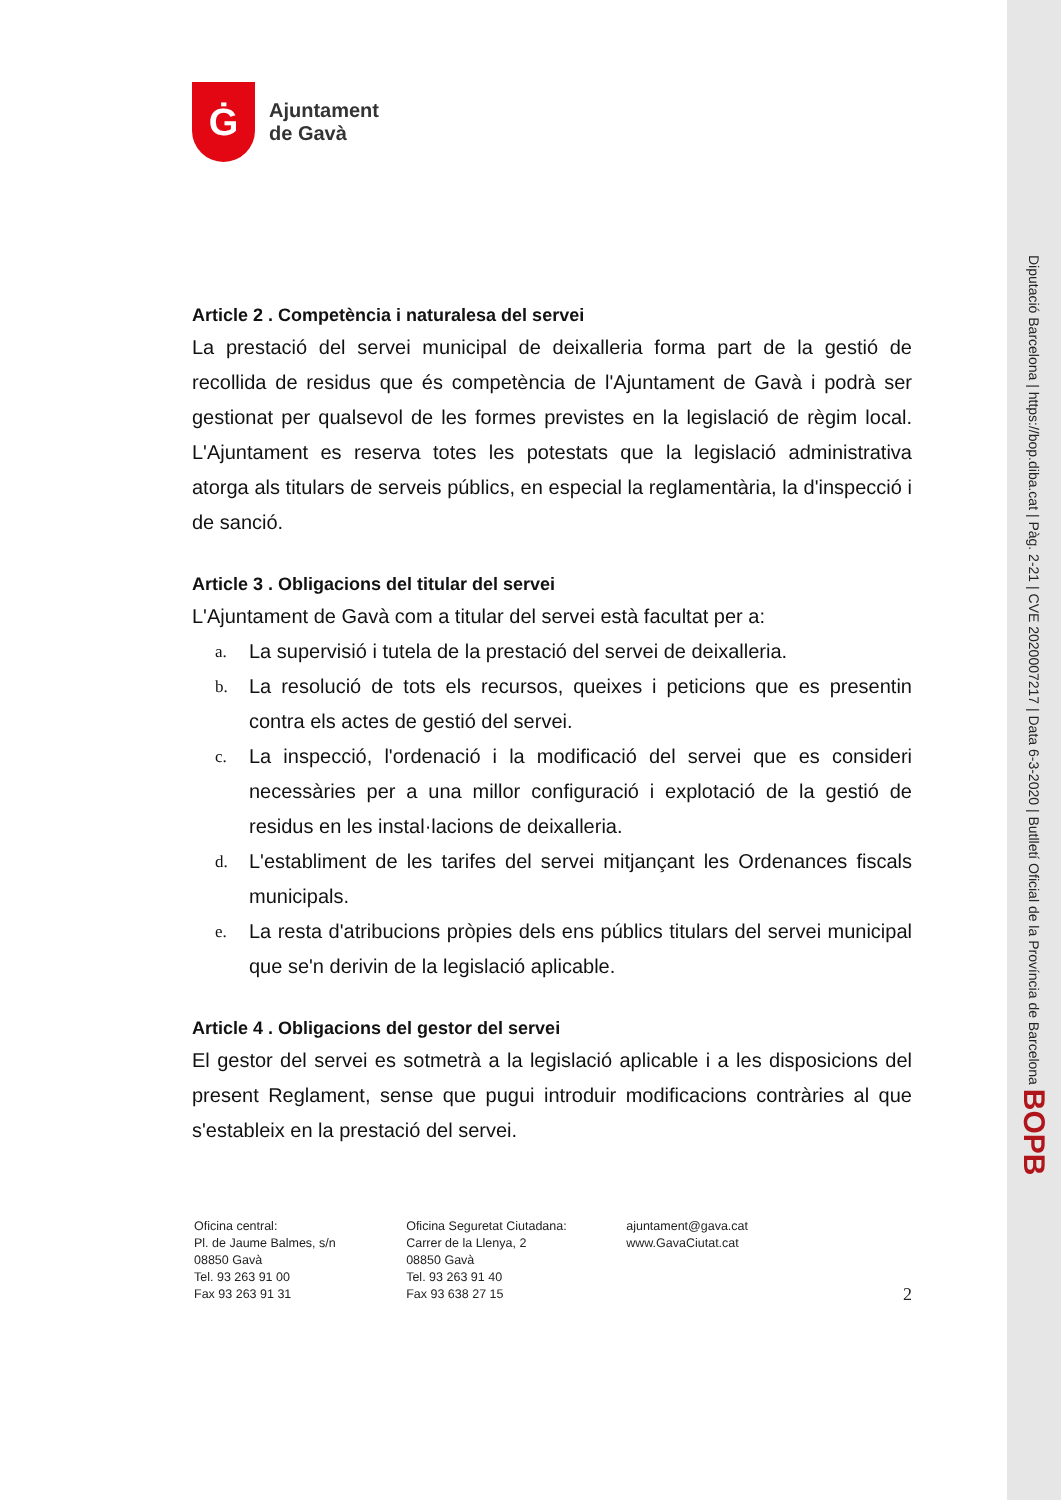Ġ
Ajuntament
de Gavà
Article 2 . Competència i naturalesa del servei
La prestació del servei municipal de deixalleria forma part de la gestió de recollida de residus que és competència de l'Ajuntament de Gavà i podrà ser gestionat per qualsevol de les formes previstes en la legislació de règim local. L'Ajuntament es reserva totes les potestats que la legislació administrativa atorga als titulars de serveis públics, en especial la reglamentària, la d'inspecció i de sanció.
Article 3 . Obligacions del titular del servei
L'Ajuntament de Gavà com a titular del servei està facultat per a:
a. La supervisió i tutela de la prestació del servei de deixalleria.
b. La resolució de tots els recursos, queixes i peticions que es presentin contra els actes de gestió del servei.
c. La inspecció, l'ordenació i la modificació del servei que es consideri necessàries per a una millor configuració i explotació de la gestió de residus en les instal·lacions de deixalleria.
d. L'establiment de les tarifes del servei mitjançant les Ordenances fiscals municipals.
e. La resta d'atribucions pròpies dels ens públics titulars del servei municipal que se'n derivin de la legislació aplicable.
Article 4 . Obligacions del gestor del servei
El gestor del servei es sotmetrà a la legislació aplicable i a les disposicions del present Reglament, sense que pugui introduir modificacions contràries al que s'estableix en la prestació del servei.
Oficina central:
Pl. de Jaume Balmes, s/n
08850 Gavà
Tel. 93 263 91 00
Fax 93 263 91 31
Oficina Seguretat Ciutadana:
Carrer de la Llenya, 2
08850 Gavà
Tel. 93 263 91 40
Fax 93 638 27 15
ajuntament@gava.cat
www.GavaCiutat.cat
2
Diputació Barcelona | https://bop.diba.cat | Pàg. 2-21 | CVE 2020007217 | Data 6-3-2020 | Butlletí Oficial de la Província de Barcelona BOPB